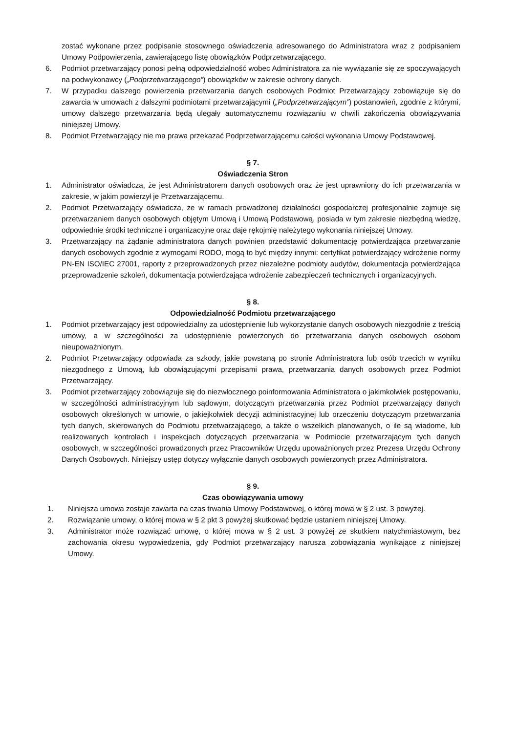zostać wykonane przez podpisanie stosownego oświadczenia adresowanego do Administratora wraz z podpisaniem Umowy Podpowierzenia, zawierającego listę obowiązków Podprzetwarzającego.
6. Podmiot przetwarzający ponosi pełną odpowiedzialność wobec Administratora za nie wywiązanie się ze spoczywających na podwykonawcy („Podprzetwarzającego”) obowiązków w zakresie ochrony danych.
7. W przypadku dalszego powierzenia przetwarzania danych osobowych Podmiot Przetwarzający zobowiązuje się do zawarcia w umowach z dalszymi podmiotami przetwarzającymi („Podprzetwarzającym”) postanowień, zgodnie z którymi, umowy dalszego przetwarzania będą ulegały automatycznemu rozwiązaniu w chwili zakończenia obowiązywania niniejszej Umowy.
8. Podmiot Przetwarzający nie ma prawa przekazać Podprzetwarzającemu całości wykonania Umowy Podstawowej.
§ 7.
Oświadczenia Stron
1. Administrator oświadcza, że jest Administratorem danych osobowych oraz że jest uprawniony do ich przetwarzania w zakresie, w jakim powierzył je Przetwarzającemu.
2. Podmiot Przetwarzający oświadcza, że w ramach prowadzonej działalności gospodarczej profesjonalnie zajmuje się przetwarzaniem danych osobowych objętym Umową i Umową Podstawową, posiada w tym zakresie niezbędną wiedzę, odpowiednie środki techniczne i organizacyjne oraz daje rękojmię należytego wykonania niniejszej Umowy.
3. Przetwarzający na żądanie administratora danych powinien przedstawić dokumentację potwierdzająca przetwarzanie danych osobowych zgodnie z wymogami RODO, mogą to być między innymi: certyfikat potwierdzający wdrożenie normy PN-EN ISO/IEC 27001, raporty z przeprowadzonych przez niezależne podmioty audytów, dokumentacja potwierdzająca przeprowadzenie szkoleń, dokumentacja potwierdzająca wdrożenie zabezpieczeń technicznych i organizacyjnych.
§ 8.
Odpowiedzialność Podmiotu przetwarzającego
1. Podmiot przetwarzający jest odpowiedzialny za udostępnienie lub wykorzystanie danych osobowych niezgodnie z treścią umowy, a w szczególności za udostępnienie powierzonych do przetwarzania danych osobowych osobom nieupoważnionym.
2. Podmiot Przetwarzający odpowiada za szkody, jakie powstaną po stronie Administratora lub osób trzecich w wyniku niezgodnego z Umową, lub obowiązującymi przepisami prawa, przetwarzania danych osobowych przez Podmiot Przetwarzający.
3. Podmiot przetwarzający zobowiązuje się do niezwłocznego poinformowania Administratora o jakimkolwiek postępowaniu, w szczególności administracyjnym lub sądowym, dotyczącym przetwarzania przez Podmiot przetwarzający danych osobowych określonych w umowie, o jakiejkolwiek decyzji administracyjnej lub orzeczeniu dotyczącym przetwarzania tych danych, skierowanych do Podmiotu przetwarzającego, a także o wszelkich planowanych, o ile są wiadome, lub realizowanych kontrolach i inspekcjach dotyczących przetwarzania w Podmiocie przetwarzającym tych danych osobowych, w szczególności prowadzonych przez Pracowników Urzędu upoważnionych przez Prezesa Urzędu Ochrony Danych Osobowych. Niniejszy ustęp dotyczy wyłącznie danych osobowych powierzonych przez Administratora.
§ 9.
Czas obowiązywania umowy
1. Niniejsza umowa zostaje zawarta na czas trwania Umowy Podstawowej, o której mowa w § 2 ust. 3 powyżej.
2. Rozwiązanie umowy, o której mowa w § 2 pkt 3 powyżej skutkować będzie ustaniem niniejszej Umowy.
3. Administrator może rozwiązać umowę, o której mowa w § 2 ust. 3 powyżej ze skutkiem natychmiastowym, bez zachowania okresu wypowiedzenia, gdy Podmiot przetwarzający narusza zobowiązania wynikające z niniejszej Umowy.